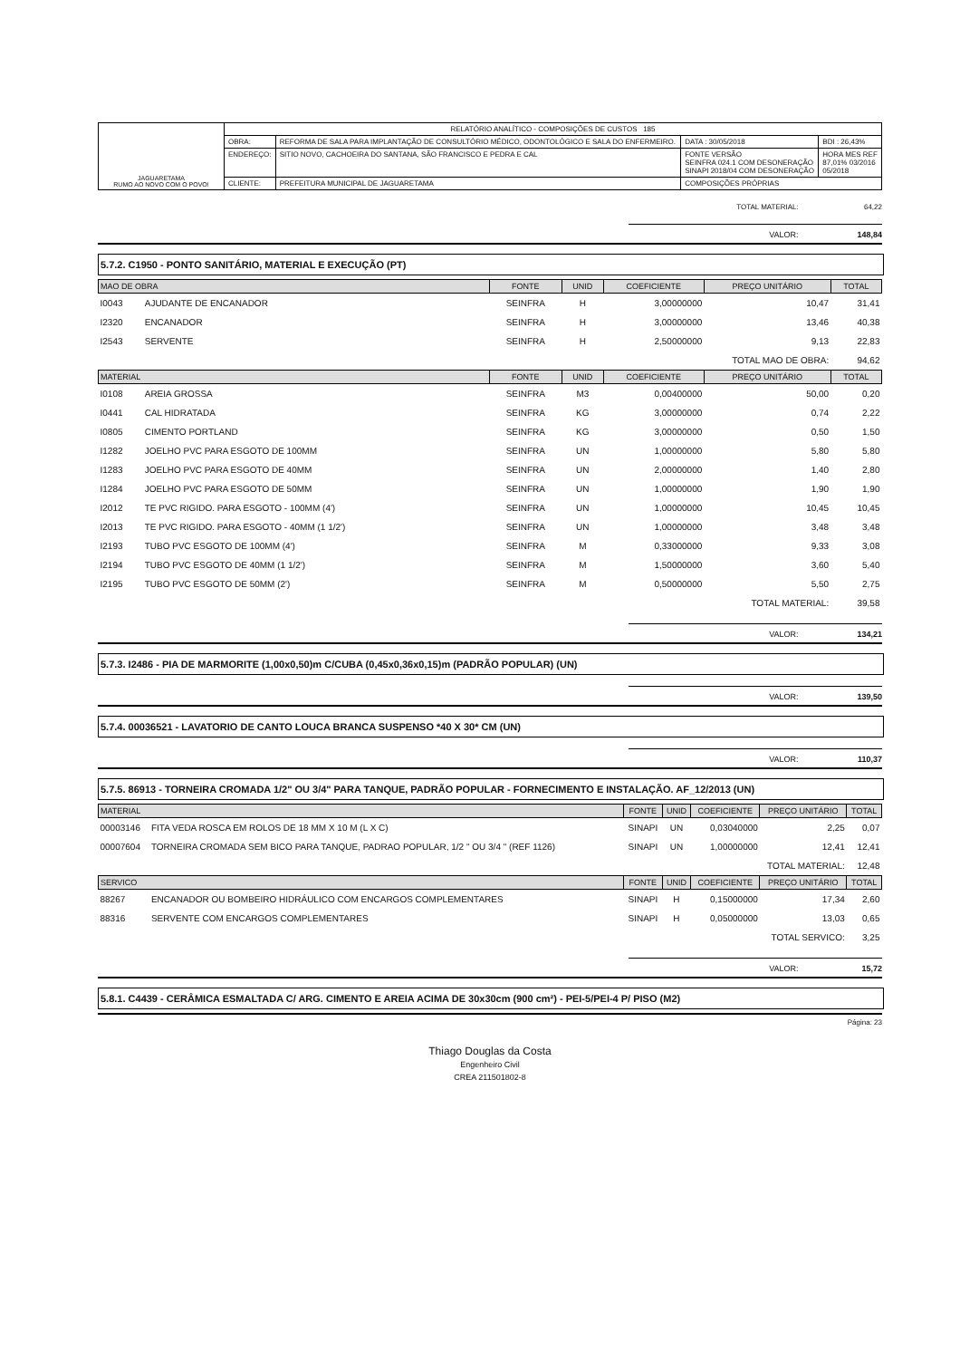| JAGUARETAMA RUMO AO NOVO COM O POVO! | RELATÓRIO ANALÍTICO - COMPOSIÇÕES DE CUSTOS 185 | | | |
| | OBRA: | REFORMA DE SALA PARA IMPLANTAÇÃO DE CONSULTÓRIO MÉDICO, ODONTOLÓGICO E SALA DO ENFERMEIRO. | DATA : 30/05/2018 | BDI : 26,43% |
| | ENDEREÇO: | SITIO NOVO, CACHOEIRA DO SANTANA, SÃO FRANCISCO E PEDRA E CAL | FONTE VERSÃO SEINFRA 024.1 COM DESONERAÇÃO SINAPI 2018/04 COM DESONERAÇÃO | HORA MES REF 87,01% 03/2016 05/2018 |
| | CLIENTE: | PREFEITURA MUNICIPAL DE JAGUARETAMA | COMPOSIÇÕES PRÓPRIAS | |
TOTAL MATERIAL: 64,22
VALOR: 148,84
5.7.2. C1950 - PONTO SANITÁRIO, MATERIAL E EXECUÇÃO (PT)
| MAO DE OBRA | | FONTE | UNID | COEFICIENTE | PREÇO UNITÁRIO | TOTAL |
| --- | --- | --- | --- | --- | --- | --- |
| I0043 | AJUDANTE DE ENCANADOR | SEINFRA | H | 3,00000000 | 10,47 | 31,41 |
| I2320 | ENCANADOR | SEINFRA | H | 3,00000000 | 13,46 | 40,38 |
| I2543 | SERVENTE | SEINFRA | H | 2,50000000 | 9,13 | 22,83 |
| TOTAL MAO DE OBRA: | | | | | | 94,62 |
| MATERIAL | | FONTE | UNID | COEFICIENTE | PREÇO UNITÁRIO | TOTAL |
| I0108 | AREIA GROSSA | SEINFRA | M3 | 0,00400000 | 50,00 | 0,20 |
| I0441 | CAL HIDRATADA | SEINFRA | KG | 3,00000000 | 0,74 | 2,22 |
| I0805 | CIMENTO PORTLAND | SEINFRA | KG | 3,00000000 | 0,50 | 1,50 |
| I1282 | JOELHO PVC PARA ESGOTO DE 100MM | SEINFRA | UN | 1,00000000 | 5,80 | 5,80 |
| I1283 | JOELHO PVC PARA ESGOTO DE 40MM | SEINFRA | UN | 2,00000000 | 1,40 | 2,80 |
| I1284 | JOELHO PVC PARA ESGOTO DE 50MM | SEINFRA | UN | 1,00000000 | 1,90 | 1,90 |
| I2012 | TE PVC RIGIDO. PARA ESGOTO - 100MM (4') | SEINFRA | UN | 1,00000000 | 10,45 | 10,45 |
| I2013 | TE PVC RIGIDO. PARA ESGOTO - 40MM (1 1/2') | SEINFRA | UN | 1,00000000 | 3,48 | 3,48 |
| I2193 | TUBO PVC ESGOTO DE 100MM (4') | SEINFRA | M | 0,33000000 | 9,33 | 3,08 |
| I2194 | TUBO PVC ESGOTO DE 40MM (1 1/2') | SEINFRA | M | 1,50000000 | 3,60 | 5,40 |
| I2195 | TUBO PVC ESGOTO DE 50MM (2') | SEINFRA | M | 0,50000000 | 5,50 | 2,75 |
| TOTAL MATERIAL: | | | | | | 39,58 |
VALOR: 134,21
5.7.3. I2486 - PIA DE MARMORITE (1,00x0,50)m C/CUBA (0,45x0,36x0,15)m (PADRÃO POPULAR) (UN)
VALOR: 139,50
5.7.4. 00036521 - LAVATORIO DE CANTO LOUCA BRANCA SUSPENSO *40 X 30* CM (UN)
VALOR: 110,37
5.7.5. 86913 - TORNEIRA CROMADA 1/2" OU 3/4" PARA TANQUE, PADRÃO POPULAR - FORNECIMENTO E INSTALAÇÃO. AF_12/2013 (UN)
| MATERIAL | | FONTE | UNID | COEFICIENTE | PREÇO UNITÁRIO | TOTAL |
| --- | --- | --- | --- | --- | --- | --- |
| 00003146 | FITA VEDA ROSCA EM ROLOS DE 18 MM X 10 M (L X C) | SINAPI | UN | 0,03040000 | 2,25 | 0,07 |
| 00007604 | TORNEIRA CROMADA SEM BICO PARA TANQUE, PADRAO POPULAR, 1/2 " OU 3/4 " (REF 1126) | SINAPI | UN | 1,00000000 | 12,41 | 12,41 |
| TOTAL MATERIAL: | | | | | | 12,48 |
| SERVICO | | FONTE | UNID | COEFICIENTE | PREÇO UNITÁRIO | TOTAL |
| 88267 | ENCANADOR OU BOMBEIRO HIDRÁULICO COM ENCARGOS COMPLEMENTARES | SINAPI | H | 0,15000000 | 17,34 | 2,60 |
| 88316 | SERVENTE COM ENCARGOS COMPLEMENTARES | SINAPI | H | 0,05000000 | 13,03 | 0,65 |
| TOTAL SERVICO: | | | | | | 3,25 |
VALOR: 15,72
5.8.1. C4439 - CERÂMICA ESMALTADA C/ ARG. CIMENTO E AREIA ACIMA DE 30x30cm (900 cm²) - PEI-5/PEI-4 P/ PISO (M2)
Página: 23
Thiago Douglas da Costa
Engenheiro Civil
CREA 211501802-8